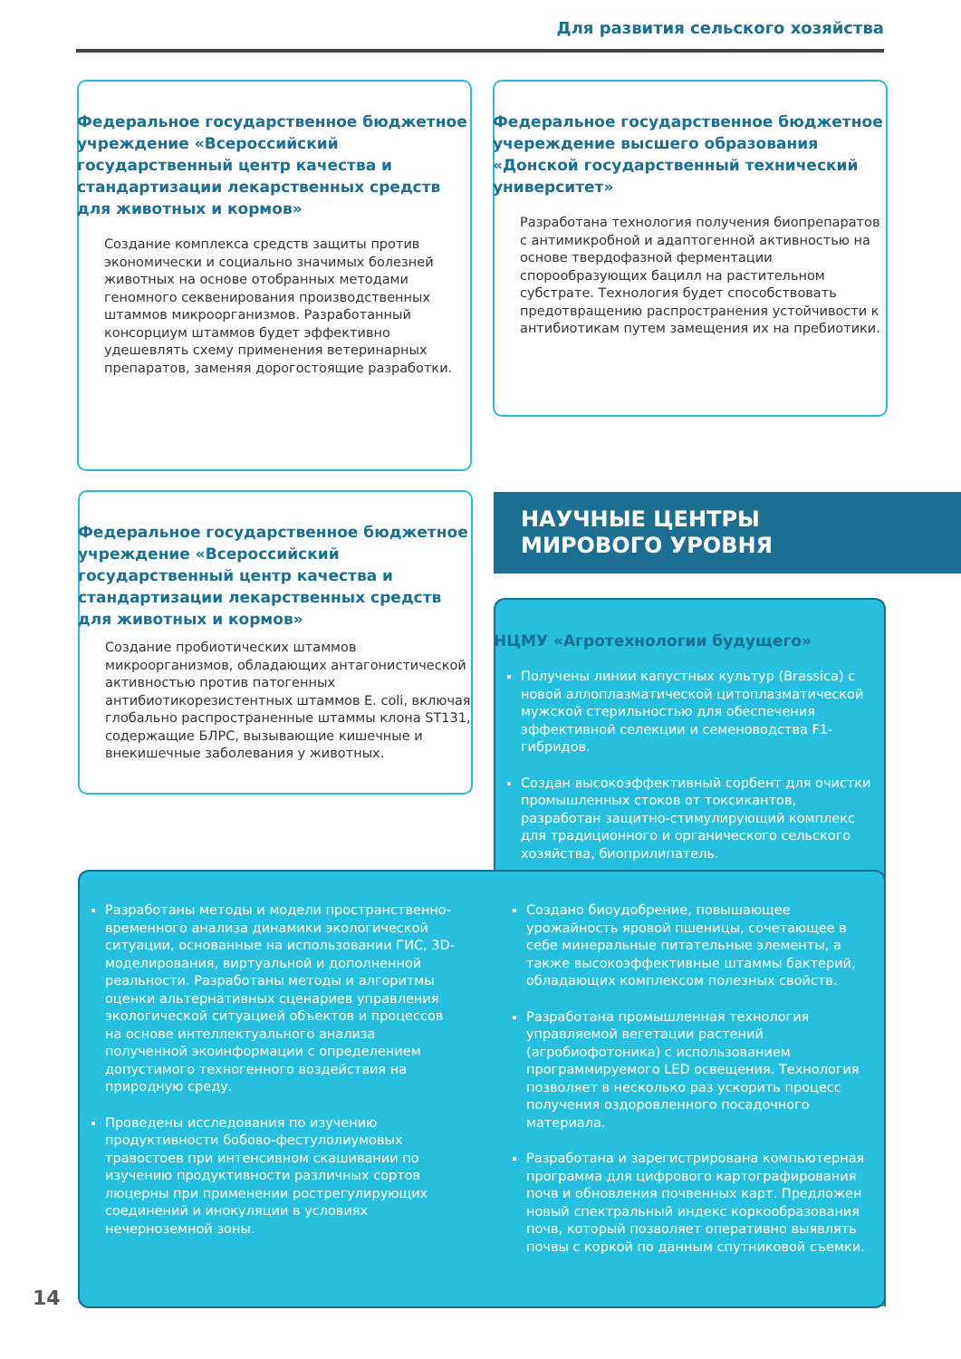Для развития сельского хозяйства
Федеральное государственное бюджетное учреждение «Всероссийский государственный центр качества и стандартизации лекарственных средств для животных и кормов»
Создание комплекса средств защиты против экономически и социально значимых болезней животных на основе отобранных методами геномного секвенирования производственных штаммов микроорганизмов. Разработанный консорциум штаммов будет эффективно удешевлять схему применения ветеринарных препаратов, заменяя дорогостоящие разработки.
Федеральное государственное бюджетное учереждение высшего образования «Донской государственный технический университет»
Разработана технология получения биопрепаратов с антимикробной и адаптогенной активностью на основе твердофазной ферментации спорообразующих бацилл на растительном субстрате. Технология будет способствовать предотвращению распространения устойчивости к антибиотикам путем замещения их на пребиотики.
Федеральное государственное бюджетное учреждение «Всероссийский государственный центр качества и стандартизации лекарственных средств для животных и кормов»
Создание пробиотических штаммов микроорганизмов, обладающих антагонистической активностью против патогенных антибиотикорезистентных штаммов E. coli, включая глобально распространенные штаммы клона ST131, содержащие БЛРС, вызывающие кишечные и внекишечные заболевания у животных.
НАУЧНЫЕ ЦЕНТРЫ
МИРОВОГО УРОВНЯ
НЦМУ «Агротехнологии будущего»
Получены линии капустных культур (Brassica) с новой аллоплазматической цитоплазматической мужской стерильностью для обеспечения эффективной селекции и семеноводства F1-гибридов.
Создан высокоэффективный сорбент для очистки промышленных стоков от токсикантов, разработан защитно-стимулирующий комплекс для традиционного и органического сельского хозяйства, биоприлипатель.
Разработаны методы и модели пространственно-временного анализа динамики экологической ситуации, основанные на использовании ГИС, 3D-моделирования, виртуальной и дополненной реальности. Разработаны методы и алгоритмы оценки альтернативных сценариев управления экологической ситуацией объектов и процессов на основе интеллектуального анализа полученной экоинформации с определением допустимого техногенного воздействия на природную среду.
Проведены исследования по изучению продуктивности бобово-фестулолиумовых травостоев при интенсивном скашивании по изучению продуктивности различных сортов люцерны при применении рострегулирующих соединений и инокуляции в условиях нечерноземной зоны.
Создано биоудобрение, повышающее урожайность яровой пшеницы, сочетающее в себе минеральные питательные элементы, а также высокоэффективные штаммы бактерий, обладающих комплексом полезных свойств.
Разработана промышленная технология управляемой вегетации растений (агробиофотоника) с использованием программируемого LED освещения. Технология позволяет в несколько раз ускорить процесс получения оздоровленного посадочного материала.
Разработана и зарегистрирована компьютерная программа для цифрового картографирования почв и обновления почвенных карт. Предложен новый спектральный индекс коркообразования почв, который позволяет оперативно выявлять почвы с коркой по данным спутниковой съемки.
14